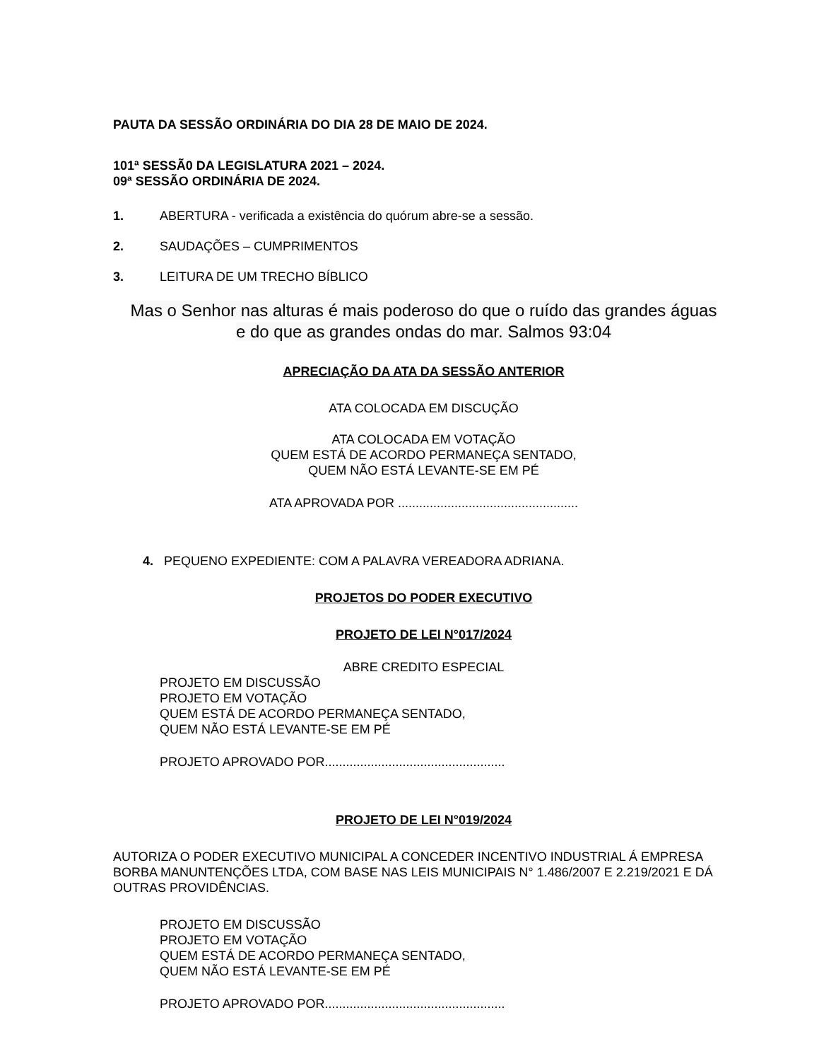PAUTA DA SESSÃO ORDINÁRIA DO DIA 28 DE MAIO DE 2024.
101ª SESSÃ0 DA LEGISLATURA 2021 – 2024.
09ª SESSÃO ORDINÁRIA DE 2024.
1. ABERTURA - verificada a existência do quórum abre-se a sessão.
2. SAUDAÇÕES – CUMPRIMENTOS
3. LEITURA DE UM TRECHO BÍBLICO
Mas o Senhor nas alturas é mais poderoso do que o ruído das grandes águas
e do que as grandes ondas do mar. Salmos 93:04
APRECIAÇÃO DA ATA DA SESSÃO ANTERIOR
ATA COLOCADA EM DISCUÇÃO
ATA COLOCADA EM VOTAÇÃO
QUEM ESTÁ DE ACORDO PERMANEÇA SENTADO,
QUEM NÃO ESTÁ LEVANTE-SE EM PÉ
ATA APROVADA POR ...................................................
4. PEQUENO EXPEDIENTE: COM A PALAVRA VEREADORA ADRIANA.
PROJETOS DO PODER EXECUTIVO
PROJETO DE LEI N°017/2024
ABRE CREDITO ESPECIAL
PROJETO EM DISCUSSÃO
PROJETO EM VOTAÇÃO
QUEM ESTÁ DE ACORDO PERMANEÇA SENTADO,
QUEM NÃO ESTÁ LEVANTE-SE EM PÉ
PROJETO APROVADO POR...................................................
PROJETO DE LEI N°019/2024
AUTORIZA O PODER EXECUTIVO MUNICIPAL A CONCEDER INCENTIVO INDUSTRIAL Á EMPRESA BORBA MANUNTENÇÕES LTDA, COM BASE NAS LEIS MUNICIPAIS N° 1.486/2007 E 2.219/2021 E DÁ OUTRAS PROVIDÊNCIAS.
PROJETO EM DISCUSSÃO
PROJETO EM VOTAÇÃO
QUEM ESTÁ DE ACORDO PERMANEÇA SENTADO,
QUEM NÃO ESTÁ LEVANTE-SE EM PÉ
PROJETO APROVADO POR...................................................